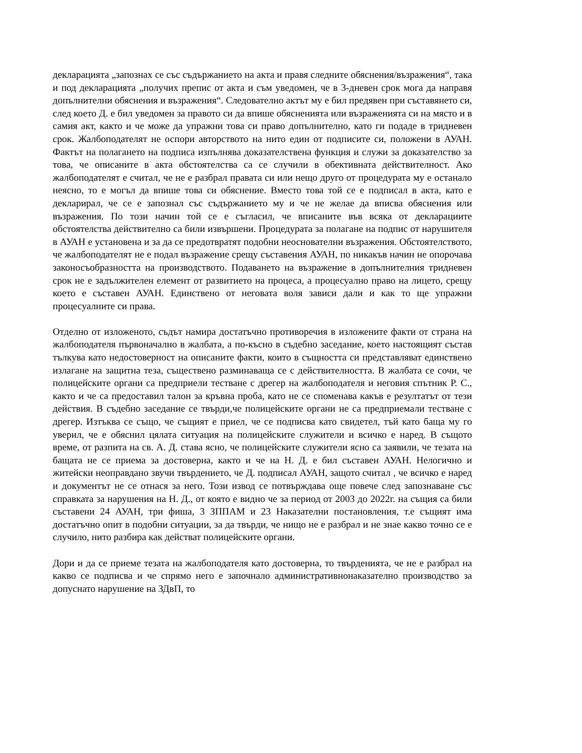декларацията „запознах се със съдържанието на акта и правя следните обяснения/възражения“, така и под декларацията „получих препис от акта и съм уведомен, че в 3-дневен срок мога да направя допълнителни обяснения и възражения“. Следователно актът му е бил предявен при съставянето си, след което Д. е бил уведомен за правото си да впише обясненията или възраженията си на място и в самия акт, както и че може да упражни това си право допълнително, като ги подаде в тридневен срок. Жалбоподателят не оспори авторството на нито един от подписите си, положени в АУАН. Фактът на полагането на подписа изпълнява доказателствена функция и служи за доказателство за това, че описаните в акта обстоятелства са се случили в обективната действителност. Ако жалбоподателят е считал, че не е разбрал правата си или нещо друго от процедурата му е останало неясно, то е могъл да впише това си обяснение. Вместо това той се е подписал в акта, като е декларирал, че се е запознал със съдържанието му и че не желае да вписва обяснения или възражения. По този начин той се е съгласил, че вписаните във всяка от декларациите обстоятелства действително са били извършени. Процедурата за полагане на подпис от нарушителя в АУАН е установена и за да се предотвратят подобни неоснователни възражения. Обстоятелството, че жалбоподателят не е подал възражение срещу съставения АУАН, по никакъв начин не опорочава законосъобразността на производството. Подаването на възражение в допълнителния тридневен срок не е задължителен елемент от развитието на процеса, а процесуално право на лицето, срещу което е съставен АУАН. Единствено от неговата воля зависи дали и как то ще упражни процесуалните си права.
Отделно от изложеното, съдът намира достатъчно противоречия в изложените факти от страна на жалбоподателя първоначално в жалбата, а по-късно в съдебно заседание, което настоящият състав тълкува като недостоверност на описаните факти, които в същността си представляват единствено излагане на защитна теза, съществено разминаваща се с действителността. В жалбата се сочи, че полицейските органи са предприели тестване с дрегер на жалбоподателя и неговия спътник Р. С., както и че са предоставил талон за кръвна проба, като не се споменава какъв е резултатът от тези действия. В съдебно заседание се твърди,че полицейските органи не са предприемали тестване с дрегер. Изтъква се също, че същият е приел, че се подписва като свидетел, тъй като баща му го уверил, че е обяснил цялата ситуация на полицейските служители и всичко е наред. В същото време, от разпита на св. А. Д. става ясно, че полицейските служители ясно са заявили, че тезата на бащата не се приема за достоверна, както и че на Н. Д. е бил съставен АУАН. Нелогично и житейски неоправдано звучи твърдението, че Д. подписал АУАН, защото считал , че всичко е наред и документът не се отнася за него. Този извод се потвърждава още повече след запознаване със справката за нарушения на Н. Д., от която е видно че за период от 2003 до 2022г. на същия са били съставени 24 АУАН, три фиша, 3 ЗППАМ и 23 Наказателни постановления, т.е същият има достатъчно опит в подобни ситуации, за да твърди, че нищо не е разбрал и не знае какво точно се е случило, нито разбира как действат полицейските органи.
Дори и да се приеме тезата на жалбоподателя като достоверна, то твърденията, че не е разбрал на какво се подписва и че спрямо него е започнало административнонаказателно производство за допуснато нарушение на ЗДвП, то